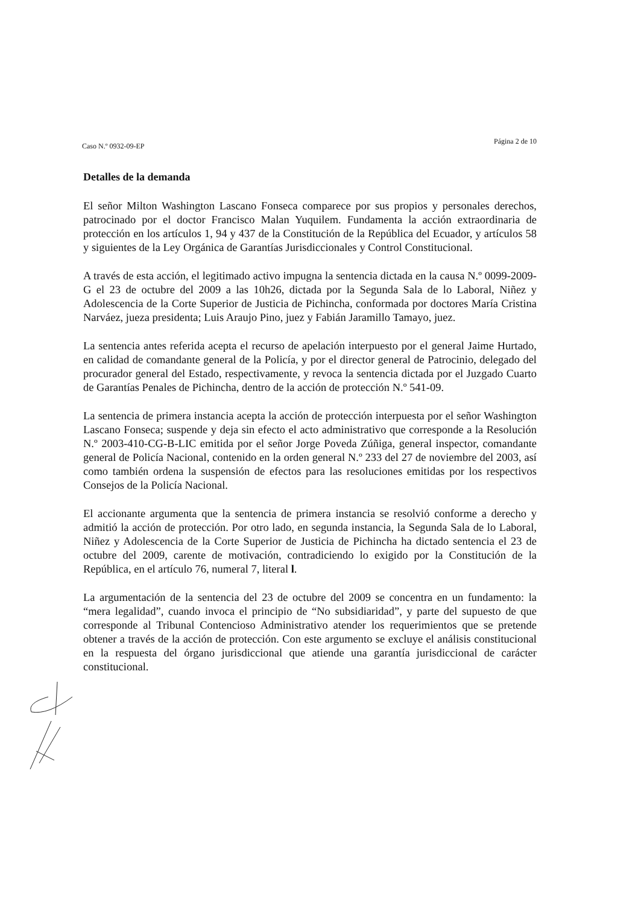Caso N.º 0932-09-EP Página 2 de 10
Detalles de la demanda
El señor Milton Washington Lascano Fonseca comparece por sus propios y personales derechos, patrocinado por el doctor Francisco Malan Yuquilem. Fundamenta la acción extraordinaria de protección en los artículos 1, 94 y 437 de la Constitución de la República del Ecuador, y artículos 58 y siguientes de la Ley Orgánica de Garantías Jurisdiccionales y Control Constitucional.
A través de esta acción, el legitimado activo impugna la sentencia dictada en la causa N.º 0099-2009-G el 23 de octubre del 2009 a las 10h26, dictada por la Segunda Sala de lo Laboral, Niñez y Adolescencia de la Corte Superior de Justicia de Pichincha, conformada por doctores María Cristina Narváez, jueza presidenta; Luis Araujo Pino, juez y Fabián Jaramillo Tamayo, juez.
La sentencia antes referida acepta el recurso de apelación interpuesto por el general Jaime Hurtado, en calidad de comandante general de la Policía, y por el director general de Patrocinio, delegado del procurador general del Estado, respectivamente, y revoca la sentencia dictada por el Juzgado Cuarto de Garantías Penales de Pichincha, dentro de la acción de protección N.º 541-09.
La sentencia de primera instancia acepta la acción de protección interpuesta por el señor Washington Lascano Fonseca; suspende y deja sin efecto el acto administrativo que corresponde a la Resolución N.º 2003-410-CG-B-LIC emitida por el señor Jorge Poveda Zúñiga, general inspector, comandante general de Policía Nacional, contenido en la orden general N.º 233 del 27 de noviembre del 2003, así como también ordena la suspensión de efectos para las resoluciones emitidas por los respectivos Consejos de la Policía Nacional.
El accionante argumenta que la sentencia de primera instancia se resolvió conforme a derecho y admitió la acción de protección. Por otro lado, en segunda instancia, la Segunda Sala de lo Laboral, Niñez y Adolescencia de la Corte Superior de Justicia de Pichincha ha dictado sentencia el 23 de octubre del 2009, carente de motivación, contradiciendo lo exigido por la Constitución de la República, en el artículo 76, numeral 7, literal l.
La argumentación de la sentencia del 23 de octubre del 2009 se concentra en un fundamento: la “mera legalidad”, cuando invoca el principio de “No subsidiaridad”, y parte del supuesto de que corresponde al Tribunal Contencioso Administrativo atender los requerimientos que se pretende obtener a través de la acción de protección. Con este argumento se excluye el análisis constitucional en la respuesta del órgano jurisdiccional que atiende una garantía jurisdiccional de carácter constitucional.